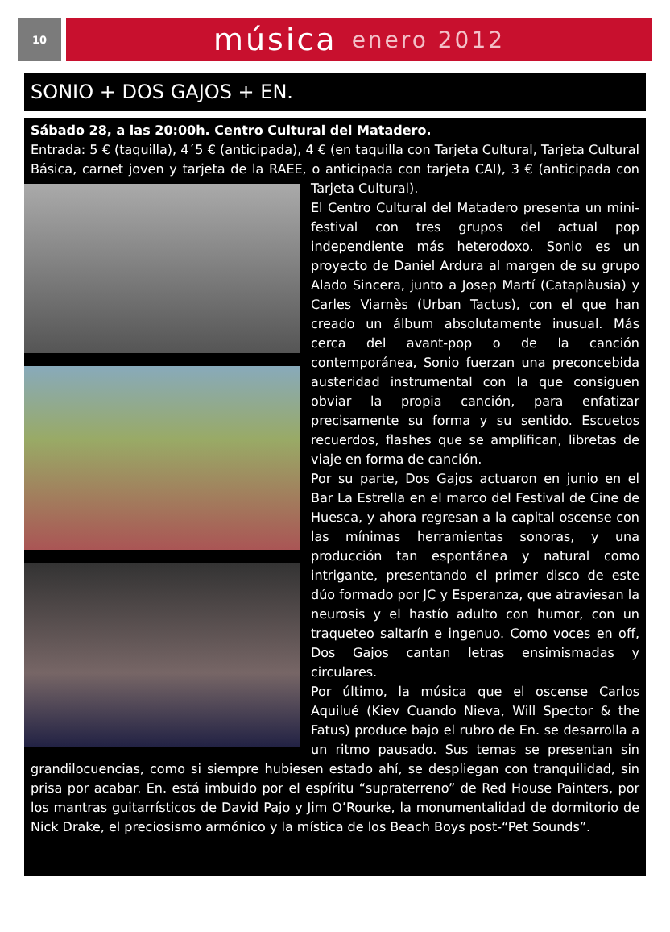10
música enero 2012
SONIO + DOS GAJOS + EN.
Sábado 28, a las 20:00h. Centro Cultural del Matadero.
Entrada: 5 € (taquilla), 4´5 € (anticipada), 4 € (en taquilla con Tarjeta Cultural, Tarjeta Cultural Básica, carnet joven y tarjeta de la RAEE, o anticipada con tarjeta CAI), 3 € (anticipada con Tarjeta Cultural).
El Centro Cultural del Matadero presenta un mini-festival con tres grupos del actual pop independiente más heterodoxo. Sonio es un proyecto de Daniel Ardura al margen de su grupo Alado Sincera, junto a Josep Martí (Cataplàusia) y Carles Viarnès (Urban Tactus), con el que han creado un álbum absolutamente inusual. Más cerca del avant-pop o de la canción contemporánea, Sonio fuerzan una preconcebida austeridad instrumental con la que consiguen obviar la propia canción, para enfatizar precisamente su forma y su sentido. Escuetos recuerdos, flashes que se amplifican, libretas de viaje en forma de canción.
Por su parte, Dos Gajos actuaron en junio en el Bar La Estrella en el marco del Festival de Cine de Huesca, y ahora regresan a la capital oscense con las mínimas herramientas sonoras, y una producción tan espontánea y natural como intrigante, presentando el primer disco de este dúo formado por JC y Esperanza, que atraviesan la neurosis y el hastío adulto con humor, con un traqueteo saltarín e ingenuo. Como voces en off, Dos Gajos cantan letras ensimismadas y circulares.
Por último, la música que el oscense Carlos Aquilué (Kiev Cuando Nieva, Will Spector & the Fatus) produce bajo el rubro de En. se desarrolla a un ritmo pausado. Sus temas se presentan sin grandilocuencias, como si siempre hubiesen estado ahí, se despliegan con tranquilidad, sin prisa por acabar. En. está imbuido por el espíritu “supraterreno” de Red House Painters, por los mantras guitarrísticos de David Pajo y Jim O’Rourke, la monumentalidad de dormitorio de Nick Drake, el preciosismo armónico y la mística de los Beach Boys post-“Pet Sounds”.